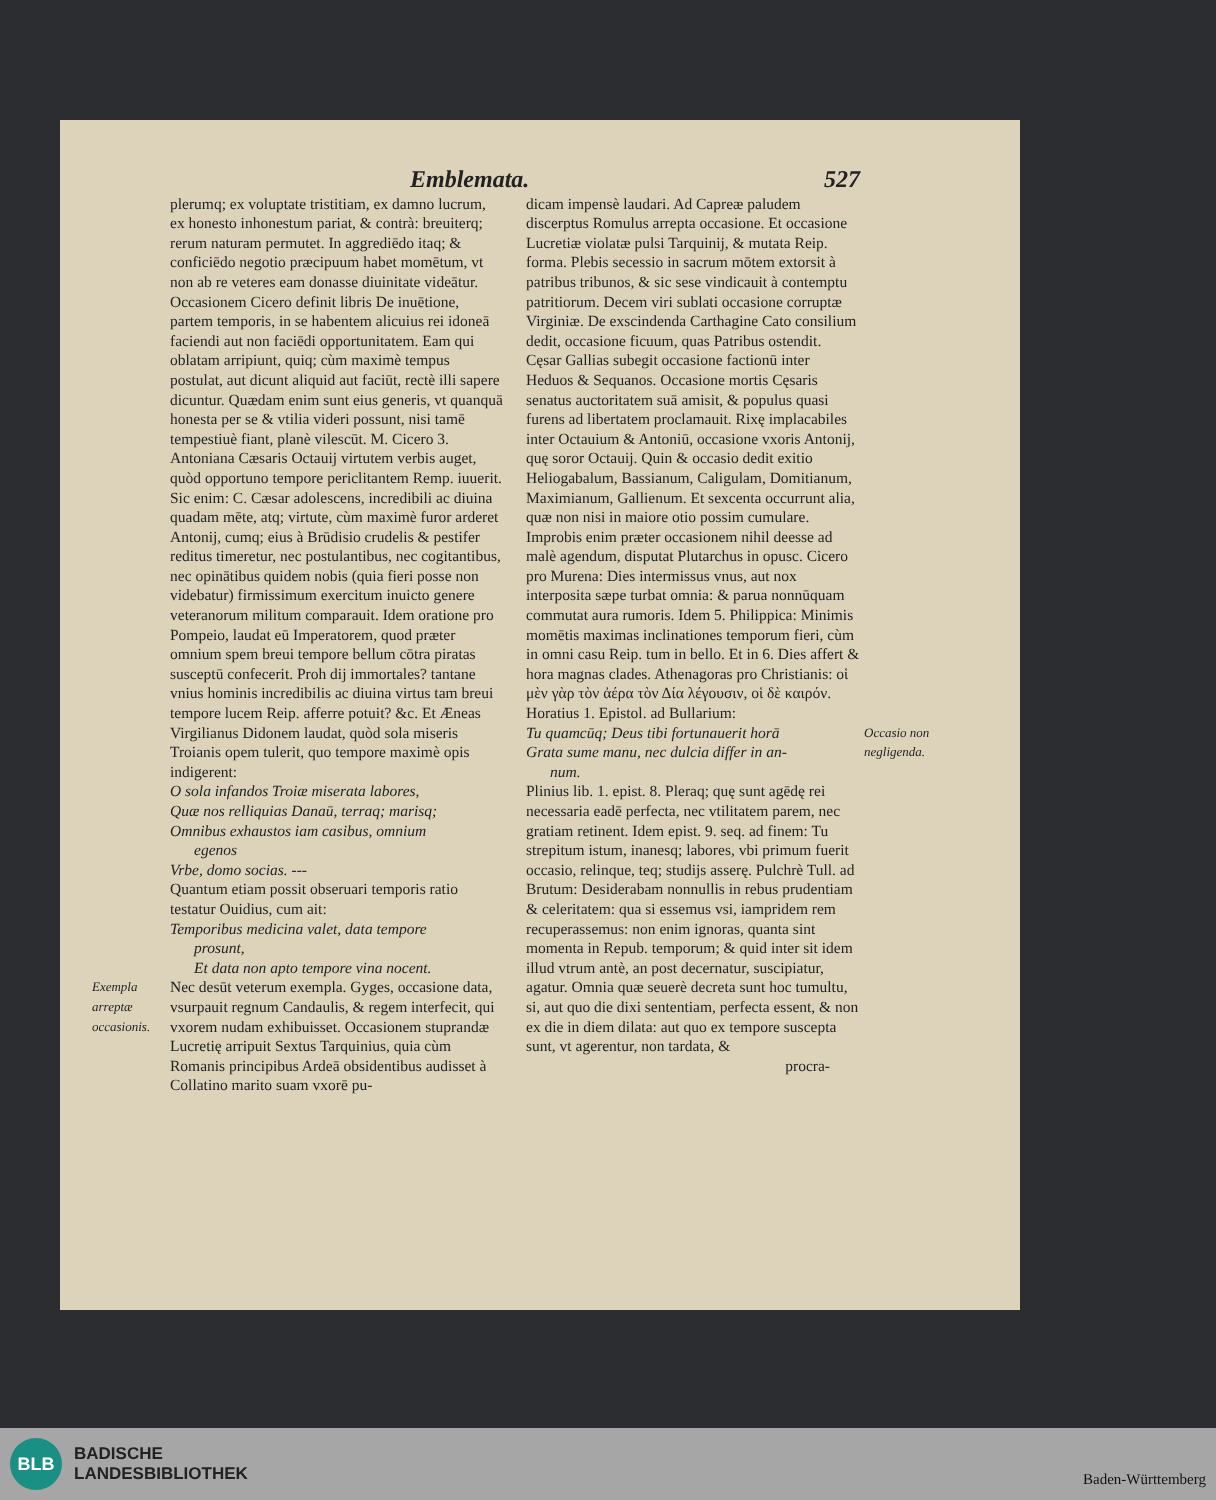Emblemata. 527
plerumq; ex voluptate tristitiam, ex damno lucrum, ex honesto inhonestum pariat, & contrà: breuiterq; rerum naturam permutet. In aggrediēdo itaq; & conficiēdo negotio præcipuum habet momētum, vt non ab re veteres eam donasse diuinitate videātur. Occasionem Cicero definit libris De inuētione, partem temporis, in se habentem alicuius rei idoneā faciendi aut non faciēdi opportunitatem. Eam qui oblatam arripiunt, quiq; cùm maximè tempus postulat, aut dicunt aliquid aut faciūt, rectè illi sapere dicuntur. Quædam enim sunt eius generis, vt quanquā honesta per se & vtilia videri possunt, nisi tamē tempestiuè fiant, planè vilescūt. M. Cicero 3. Antoniana Cæsaris Octauij virtutem verbis auget, quòd opportuno tempore periclitantem Remp. iuuerit. Sic enim: C. Cæsar adolescens, incredibili ac diuina quadam mēte, atq; virtute, cùm maximè furor arderet Antonij, cumq; eius à Brūdisio crudelis & pestifer reditus timeretur, nec postulantibus, nec cogitantibus, nec opinātibus quidem nobis (quia fieri posse non videbatur) firmissimum exercitum inuicto genere veteranorum militum comparauit. Idem oratione pro Pompeio, laudat eū Imperatorem, quod præter omnium spem breui tempore bellum cōtra piratas susceptū confecerit. Proh dij immortales? tantane vnius hominis incredibilis ac diuina virtus tam breui tempore lucem Reip. afferre potuit? &c. Et Æneas Virgilianus Didonem laudat, quòd sola miseris Troianis opem tulerit, quo tempore maximè opis indigerent:
O sola infandos Troiæ miserata labores,
Quæ nos relliquias Danaū, terraq; marisq;
Omnibus exhaustos iam casibus, omnium
egenos
Vrbe, domo socias. ---
Quantum etiam possit obseruari temporis ratio testatur Ouidius, cum ait:
Temporibus medicina valet, data tempore
prosunt,
Et data non apto tempore vina nocent.
Exempla arreptæ occasionis. Nec desūt veterum exempla. Gyges, occasione data, vsurpauit regnum Candaulis, & regem interfecit, qui vxorem nudam exhibuisset. Occasionem stuprandæ Lucretię arripuit Sextus Tarquinius, quia cùm Romanis principibus Ardeā obsidentibus audisset à Collatino marito suam vxorē pu-
dicam impensè laudari. Ad Capreæ paludem discerptus Romulus arrepta occasione. Et occasione Lucretiæ violatæ pulsi Tarquinij, & mutata Reip. forma. Plebis secessio in sacrum mōtem extorsit à patribus tribunos, & sic sese vindicauit à contemptu patritiorum. Decem viri sublati occasione corruptæ Virginiæ. De exscindenda Carthagine Cato consilium dedit, occasione ficuum, quas Patribus ostendit. Cęsar Gallias subegit occasione factionū inter Heduos & Sequanos. Occasione mortis Cęsaris senatus auctoritatem suā amisit, & populus quasi furens ad libertatem proclamauit. Rixę implacabiles inter Octauium & Antoniū, occasione vxoris Antonij, quę soror Octauij. Quin & occasio dedit exitio Heliogabalum, Bassianum, Caligulam, Domitianum, Maximianum, Gallienum. Et sexcenta occurrunt alia, quæ non nisi in maiore otio possim cumulare. Improbis enim præter occasionem nihil deesse ad malè agendum, disputat Plutarchus in opusc. Cicero pro Murena: Dies intermissus vnus, aut nox interposita sæpe turbat omnia: & parua nonnūquam commutat aura rumoris. Idem 5. Philippica: Minimis momētis maximas inclinationes temporum fieri, cùm in omni casu Reip. tum in bello. Et in 6. Dies affert & hora magnas clades. Athenagoras pro Christianis: οἱ μὲν γὰρ τὸν ἀέρα τὸν Δία λέγουσιν, οἱ δὲ καιρόν. Horatius 1. Epistol. ad Bullarium:
Occasio non negligenda. Tu quamcūq; Deus tibi fortunauerit horā
Grata sume manu, nec dulcia differ in an-
num.
Plinius lib. 1. epist. 8. Pleraq; quę sunt agēdę rei necessaria eadē perfecta, nec vtilitatem parem, nec gratiam retinent. Idem epist. 9. seq. ad finem: Tu strepitum istum, inanesq; labores, vbi primum fuerit occasio, relinque, teq; studijs asserę. Pulchrè Tull. ad Brutum: Desiderabam nonnullis in rebus prudentiam & celeritatem: qua si essemus vsi, iampridem rem recuperassemus: non enim ignoras, quanta sint momenta in Repub. temporum; & quid inter sit idem illud vtrum antè, an post decernatur, suscipiatur, agatur. Omnia quæ seuerè decreta sunt hoc tumultu, si, aut quo die dixi sententiam, perfecta essent, & non ex die in diem dilata: aut quo ex tempore suscepta sunt, vt agerentur, non tardata, &
procra-
BLB
BADISCHE
LANDESBIBLIOTHEK
Baden-Württemberg